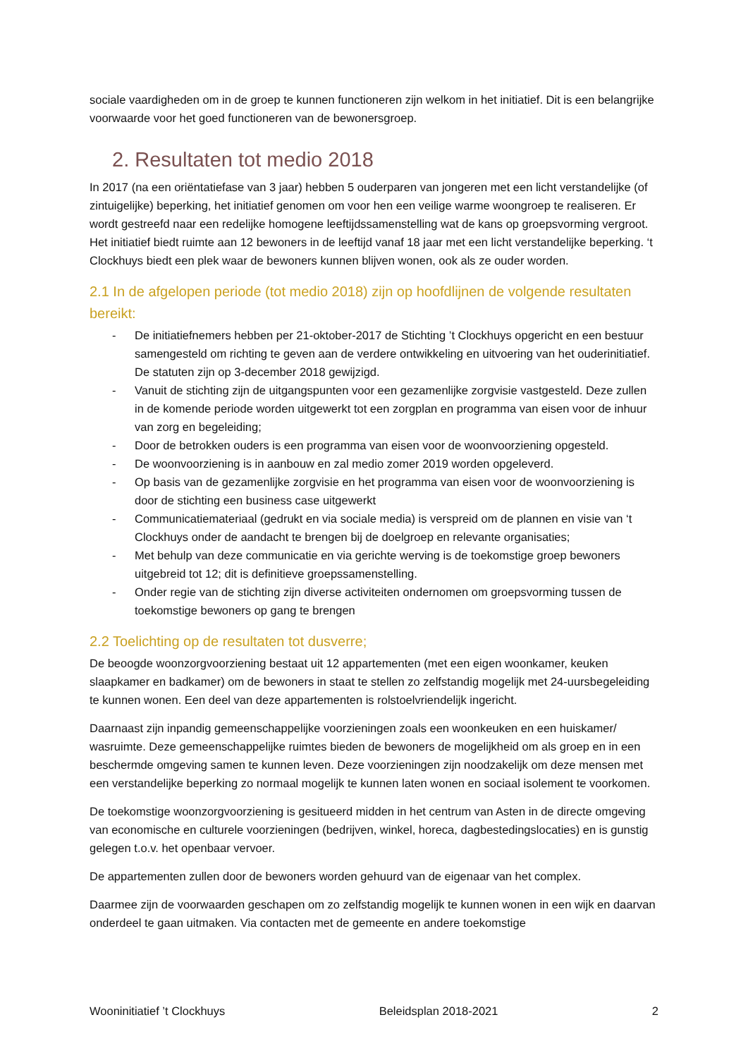sociale vaardigheden om in de groep te kunnen functioneren zijn welkom in het initiatief. Dit is een belangrijke voorwaarde voor het goed functioneren van de bewonersgroep.
2. Resultaten tot medio 2018
In 2017 (na een oriëntatiefase van 3 jaar) hebben 5 ouderparen van jongeren met een licht verstandelijke (of zintuigelijke) beperking, het initiatief genomen om voor hen een veilige warme woongroep te realiseren. Er wordt gestreefd naar een redelijke homogene leeftijdssamenstelling wat de kans op groepsvorming vergroot. Het initiatief biedt ruimte aan 12 bewoners in de leeftijd vanaf 18 jaar met een licht verstandelijke beperking. ‘t Clockhuys biedt een plek waar de bewoners kunnen blijven wonen, ook als ze ouder worden.
2.1 In de afgelopen periode (tot medio 2018) zijn op hoofdlijnen de volgende resultaten bereikt:
- De initiatiefnemers hebben per 21-oktober-2017 de Stichting ’t Clockhuys opgericht en een bestuur samengesteld om richting te geven aan de verdere ontwikkeling en uitvoering van het ouderinitiatief. De statuten zijn op 3-december 2018 gewijzigd.
- Vanuit de stichting zijn de uitgangspunten voor een gezamenlijke zorgvisie vastgesteld. Deze zullen in de komende periode worden uitgewerkt tot een zorgplan en programma van eisen voor de inhuur van zorg en begeleiding;
- Door de betrokken ouders is een programma van eisen voor de woonvoorziening opgesteld.
- De woonvoorziening is in aanbouw en zal medio zomer 2019 worden opgeleverd.
- Op basis van de gezamenlijke zorgvisie en het programma van eisen voor de woonvoorziening is door de stichting een business case uitgewerkt
- Communicatiemateriaal (gedrukt en via sociale media) is verspreid om de plannen en visie van ‘t Clockhuys onder de aandacht te brengen bij de doelgroep en relevante organisaties;
- Met behulp van deze communicatie en via gerichte werving is de toekomstige groep bewoners uitgebreid tot 12; dit is definitieve groepssamenstelling.
- Onder regie van de stichting zijn diverse activiteiten ondernomen om groepsvorming tussen de toekomstige bewoners op gang te brengen
2.2 Toelichting op de resultaten tot dusverre;
De beoogde woonzorgvoorziening bestaat uit 12 appartementen (met een eigen woonkamer, keuken slaapkamer en badkamer) om de bewoners in staat te stellen zo zelfstandig mogelijk met 24-uursbegeleiding te kunnen wonen. Een deel van deze appartementen is rolstoelvriendelijk ingericht.
Daarnaast zijn inpandig gemeenschappelijke voorzieningen zoals een woonkeuken en een huiskamer/ wasruimte. Deze gemeenschappelijke ruimtes bieden de bewoners de mogelijkheid om als groep en in een beschermde omgeving samen te kunnen leven. Deze voorzieningen zijn noodzakelijk om deze mensen met een verstandelijke beperking zo normaal mogelijk te kunnen laten wonen en sociaal isolement te voorkomen.
De toekomstige woonzorgvoorziening is gesitueerd midden in het centrum van Asten in de directe omgeving van economische en culturele voorzieningen (bedrijven, winkel, horeca, dagbestedingslocaties) en is gunstig gelegen t.o.v. het openbaar vervoer.
De appartementen zullen door de bewoners worden gehuurd van de eigenaar van het complex.
Daarmee zijn de voorwaarden geschapen om zo zelfstandig mogelijk te kunnen wonen in een wijk en daarvan onderdeel te gaan uitmaken. Via contacten met de gemeente en andere toekomstige
Wooninitiatief ’t Clockhuys Beleidsplan 2018-2021 2